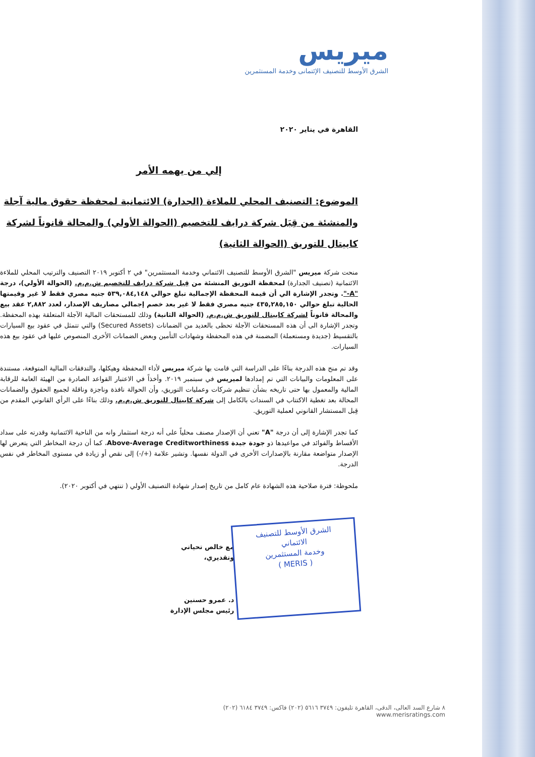ميريس
الشرق الأوسط للتصنيف الإئتمانى وخدمة المستثمرين
القاهرة في يناير ٢٠٢٠
إلي من يهمه الأمر
الموضوع: التصنيف المحلي للملاءة (الجدارة) الائتمانية لمحفظة حقوق مالية آجلة والمنشئة من قِبَل شركة درايف للتخصيم (الحوالة الأولي) والمحالة قانوناً لشركة كابيتال للتوريق (الحوالة الثانية)
منحت شركة ميريس "الشرق الأوسط للتصنيف الائتماني وخدمة المستثمرين" في ٢ أكتوبر ٢٠١٩ التصنيف والترتيب المحلي للملاءة الائتمانية (تصنيف الجدارة) لمحفظة التوريق المنشئة من قِبل شركة درايف للتخصيم ش.م.م. (الحوالة الأولي)، درجة "A-". وتجدر الإشارة الي أن قيمة المحفظة الإجمالية تبلغ حوالي ٥٣٩,٠٨٤,١٤٨ جنيه مصري فقط لا غير وقيمتها الحالية تبلغ حوالي ٤٣٥,٢٨٥,١٥٠ جنيه مصري فقط لا غير بعد خصم إجمالي مصاريف الإصدار، لعدد ٢,٨٨٢ عقد بيع والمحالة قانوناً لشركة كابيتال للتوريق ش.م.م. (الحوالة الثانية) وذلك للمستحقات المالية الآجلة المتعلقة بهذه المحفظة. وتجدر الإشارة الى أن هذه المستحقات الآجلة تحظى بالعديد من الضمانات (Secured Assets) والتي تتمثل في عقود بيع السيارات بالتقسيط (جديدة ومستعملة) المضمنة في هذه المحفظة وشهادات التأمين وبعض الضمانات الأخرى المنصوص عليها في عقود بيع هذه السيارات.
وقد تم منح هذه الدرجة بناءًا على الدراسة التي قامت بها شركة ميريس لأداء المحفظة وهيكلها، والتدفقات المالية المتوقعة، مستندة على المعلومات والبيانات التي تم إمدادها لميريس في سبتمبر ٢٠١٩. وأخذاً في الاعتبار القواعد الصادرة من الهيئة العامة للرقابة المالية والمعمول بها حتى تاريخه بشأن تنظيم شركات وعمليات التوريق، وأن الحوالة نافذة وناجزة وناقلة لجميع الحقوق والضمانات المحالة بعد تغطية الاكتتاب في السندات بالكامل إلى شركة كابيتال للتوريق ش.م.م. وذلك بناءًا على الرأي القانوني المقدم من قِبل المستشار القانوني لعملية التوريق.
كما تجدر الإشارة إلى أن درجة "A" تعني أن الإصدار مصنف محلياً على أنه درجة استثمار وانه من الناحية الائتمانية وقدرته على سداد الأقساط والفوائد في مواعيدها ذو جودة جيدة Above-Average Creditworthiness، كما أن درجة المخاطر التي يتعرض لها الإصدار متواضعة مقارنة بالإصدارات الأخرى في الدولة نفسها. وتشير علامة (+/-) إلى نقص أو زيادة في مستوى المخاطر في نفس الدرجة.
ملحوظة: فترة صلاحية هذه الشهادة عام كامل من تاريخ إصدار شهادة التصنيف الأولي ( تنتهي في أكتوبر ٢٠٢٠).
الشرق الأوسط للتصنيف الائتماني
وخدمة المستثمرين
( MERIS )
مع خالص تحياتي وتقديري،
د. عمرو حسنين
رئيس مجلس الإدارة
٨ شارع السد العالى، الدقى، القاهرة تليفون: ٣٧٤٩ ٥٦١٦ (٢٠٢) فاكس: ٣٧٤٩ ٦١٨٤ (٢٠٢)
www.merisratings.com